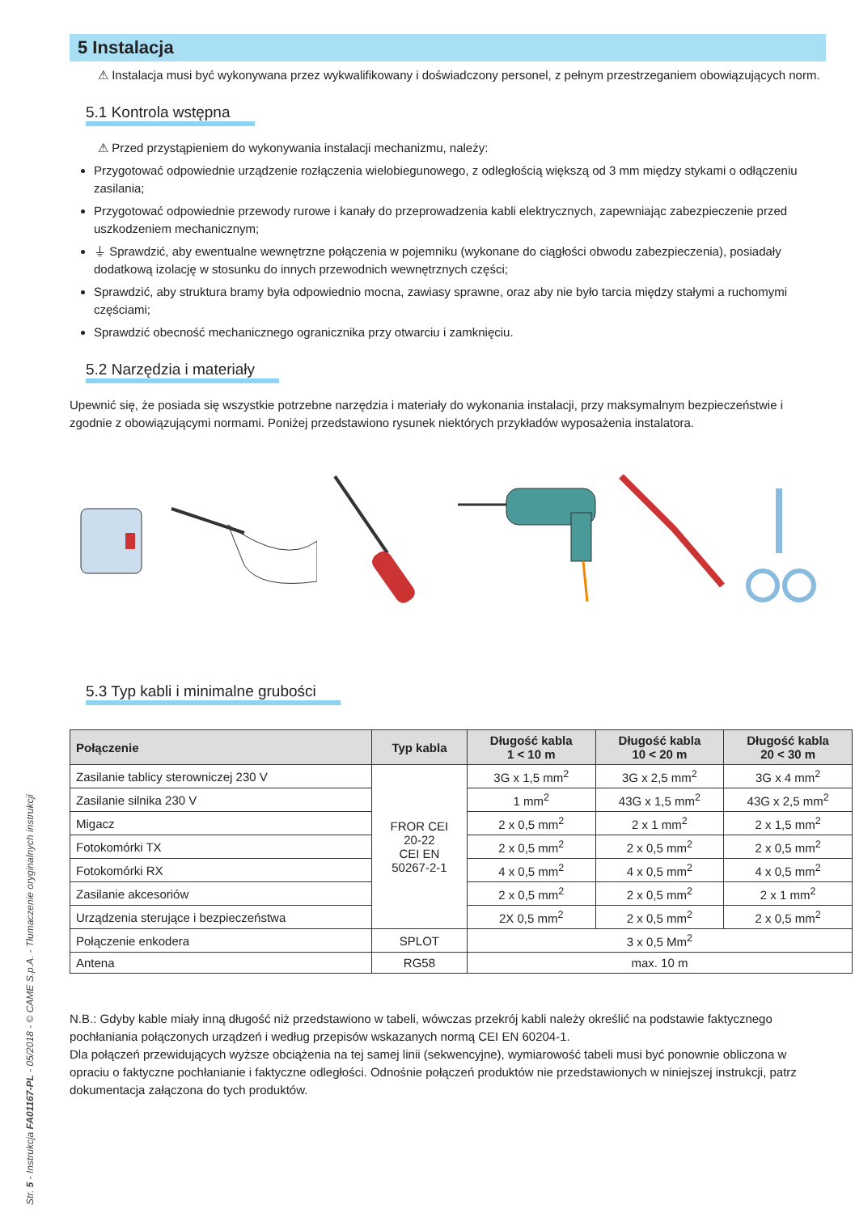5 Instalacja
⚠ Instalacja musi być wykonywana przez wykwalifikowany i doświadczony personel, z pełnym przestrzeganiem obowiązujących norm.
5.1 Kontrola wstępna
⚠ Przed przystąpieniem do wykonywania instalacji mechanizmu, należy:
Przygotować odpowiednie urządzenie rozłączenia wielobiegunowego, z odległością większą od 3 mm między stykami o odłączeniu zasilania;
Przygotować odpowiednie przewody rurowe i kanały do przeprowadzenia kabli elektrycznych, zapewniając zabezpieczenie przed uszkodzeniem mechanicznym;
⏚ Sprawdzić, aby ewentualne wewnętrzne połączenia w pojemniku (wykonane do ciągłości obwodu zabezpieczenia), posiadały dodatkową izolację w stosunku do innych przewodnich wewnętrznych części;
Sprawdzić, aby struktura bramy była odpowiednio mocna, zawiasy sprawne, oraz aby nie było tarcia między stałymi a ruchomymi częściami;
Sprawdzić obecność mechanicznego ogranicznika przy otwarciu i zamknięciu.
5.2 Narzędzia i materiały
Upewnić się, że posiada się wszystkie potrzebne narzędzia i materiały do wykonania instalacji, przy maksymalnym bezpieczeństwie i zgodnie z obowiązującymi normami. Poniżej przedstawiono rysunek niektórych przykładów wyposażenia instalatora.
5.3 Typ kabli i minimalne grubości
| Połączenie | Typ kabla | Długość kabla 1 < 10 m | Długość kabla 10 < 20 m | Długość kabla 20 < 30 m |
| --- | --- | --- | --- | --- |
| Zasilanie tablicy sterowniczej 230 V | FROR CEI 20-22 CEI EN 50267-2-1 | 3G x 1,5 mm<sup>2</sup> | 3G x 2,5 mm<sup>2</sup> | 3G x 4 mm<sup>2</sup> |
| Zasilanie silnika 230 V | | 1 mm<sup>2</sup> | 43G x 1,5 mm<sup>2</sup> | 43G x 2,5 mm<sup>2</sup> |
| Migacz | | 2 x 0,5 mm<sup>2</sup> | 2 x 1 mm<sup>2</sup> | 2 x 1,5 mm<sup>2</sup> |
| Fotokomórki TX | | 2 x 0,5 mm<sup>2</sup> | 2 x 0,5 mm<sup>2</sup> | 2 x 0,5 mm<sup>2</sup> |
| Fotokomórki RX | | 4 x 0,5 mm<sup>2</sup> | 4 x 0,5 mm<sup>2</sup> | 4 x 0,5 mm<sup>2</sup> |
| Zasilanie akcesoriów | | 2 x 0,5 mm<sup>2</sup> | 2 x 0,5 mm<sup>2</sup> | 2 x 1 mm<sup>2</sup> |
| Urządzenia sterujące i bezpieczeństwa | | 2X 0,5 mm<sup>2</sup> | 2 x 0,5 mm<sup>2</sup> | 2 x 0,5 mm<sup>2</sup> |
| Połączenie enkodera | SPLOT | 3 x 0,5 Mm<sup>2</sup> | | |
| Antena | RG58 | max. 10 m | | |
N.B.: Gdyby kable miały inną długość niż przedstawiono w tabeli, wówczas przekrój kabli należy określić na podstawie faktycznego pochłaniania połączonych urządzeń i według przepisów wskazanych normą CEI EN 60204-1.
Dla połączeń przewidujących wyższe obciążenia na tej samej linii (sekwencyjne), wymiarowość tabeli musi być ponownie obliczona w opraciu o faktyczne pochłanianie i faktyczne odległości. Odnośnie połączeń produktów nie przedstawionych w niniejszej instrukcji, patrz dokumentacja załączona do tych produktów.
Str. 5 - Instrukcja FA01167-PL - 05/2018 - © CAME S.p.A. - Tłumaczenie oryginalnych instrukcji